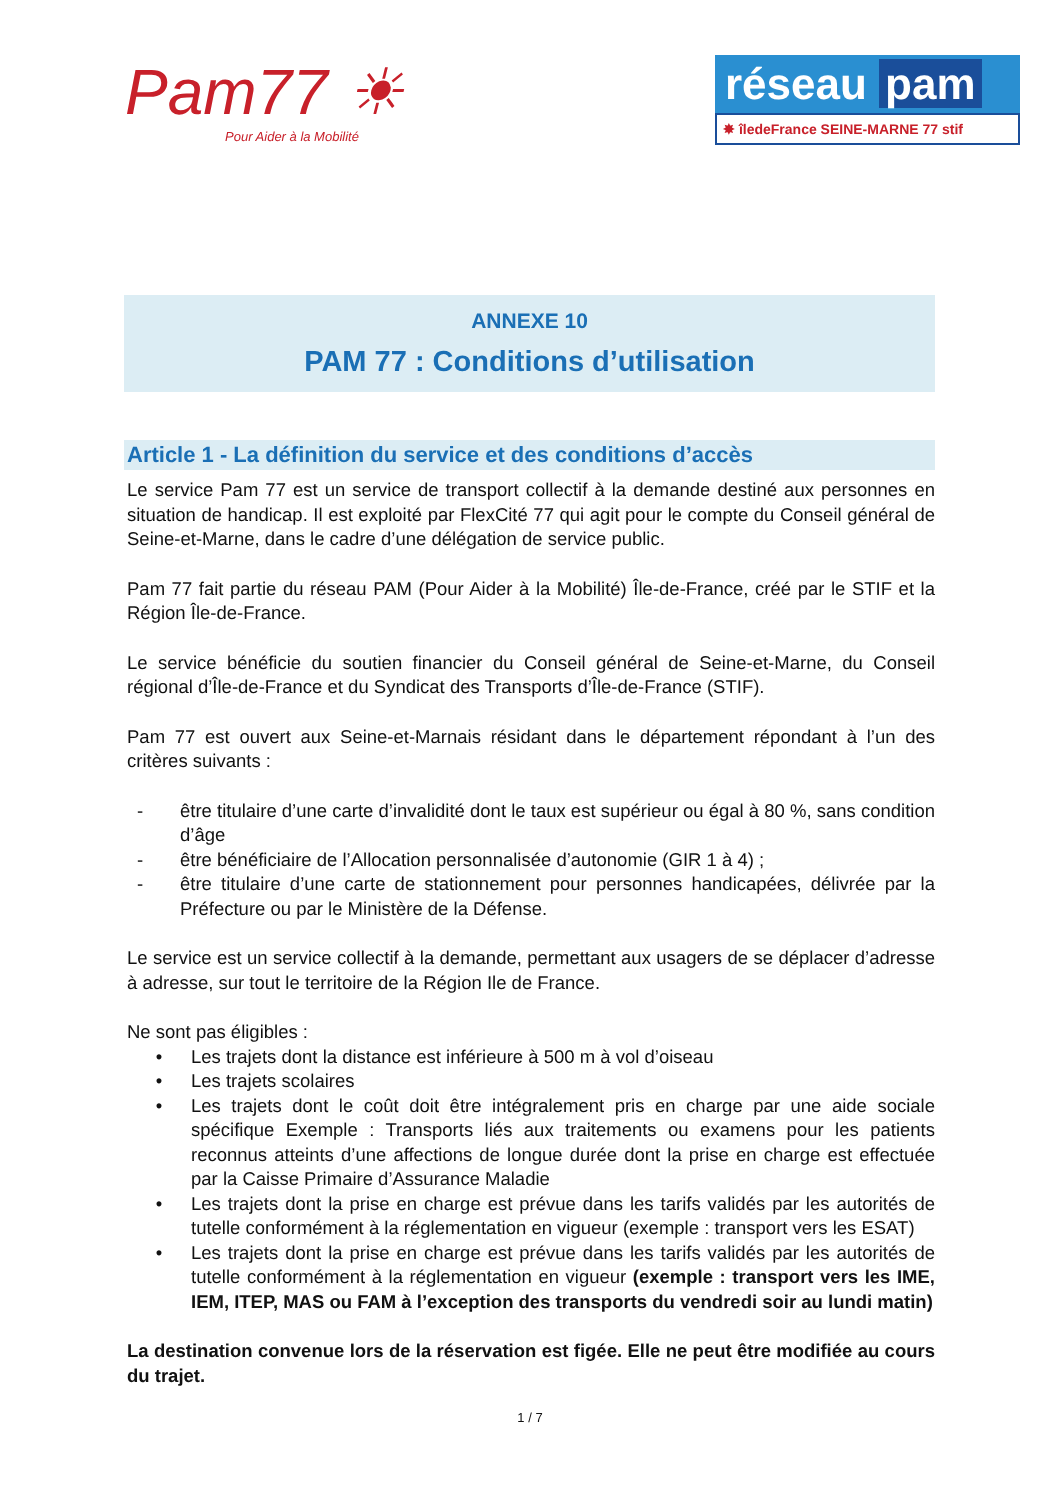Pam77 ☀
Pour Aider à la Mobilité
réseau pam
✸ îledeFrance SEINE-MARNE 77 stif
ANNEXE 10
PAM 77 : Conditions d’utilisation
Article 1 - La définition du service et des conditions d’accès
Le service Pam 77 est un service de transport collectif à la demande destiné aux personnes en situation de handicap. Il est exploité par FlexCité 77 qui agit pour le compte du Conseil général de Seine-et-Marne, dans le cadre d’une délégation de service public.
Pam 77 fait partie du réseau PAM (Pour Aider à la Mobilité) Île-de-France, créé par le STIF et la Région Île-de-France.
Le service bénéficie du soutien financier du Conseil général de Seine-et-Marne, du Conseil régional d’Île-de-France et du Syndicat des Transports d’Île-de-France (STIF).
Pam 77 est ouvert aux Seine-et-Marnais résidant dans le département répondant à l’un des critères suivants :
- être titulaire d’une carte d’invalidité dont le taux est supérieur ou égal à 80 %, sans condition d’âge
- être bénéficiaire de l’Allocation personnalisée d’autonomie (GIR 1 à 4) ;
- être titulaire d’une carte de stationnement pour personnes handicapées, délivrée par la Préfecture ou par le Ministère de la Défense.
Le service est un service collectif à la demande, permettant aux usagers de se déplacer d’adresse à adresse, sur tout le territoire de la Région Ile de France.
Ne sont pas éligibles :
• Les trajets dont la distance est inférieure à 500 m à vol d’oiseau
• Les trajets scolaires
• Les trajets dont le coût doit être intégralement pris en charge par une aide sociale spécifique Exemple : Transports liés aux traitements ou examens pour les patients reconnus atteints d’une affections de longue durée dont la prise en charge est effectuée par la Caisse Primaire d’Assurance Maladie
• Les trajets dont la prise en charge est prévue dans les tarifs validés par les autorités de tutelle conformément à la réglementation en vigueur (exemple : transport vers les ESAT)
• Les trajets dont la prise en charge est prévue dans les tarifs validés par les autorités de tutelle conformément à la réglementation en vigueur (exemple : transport vers les IME, IEM, ITEP, MAS ou FAM à l’exception des transports du vendredi soir au lundi matin)
La destination convenue lors de la réservation est figée. Elle ne peut être modifiée au cours du trajet.
1 / 7